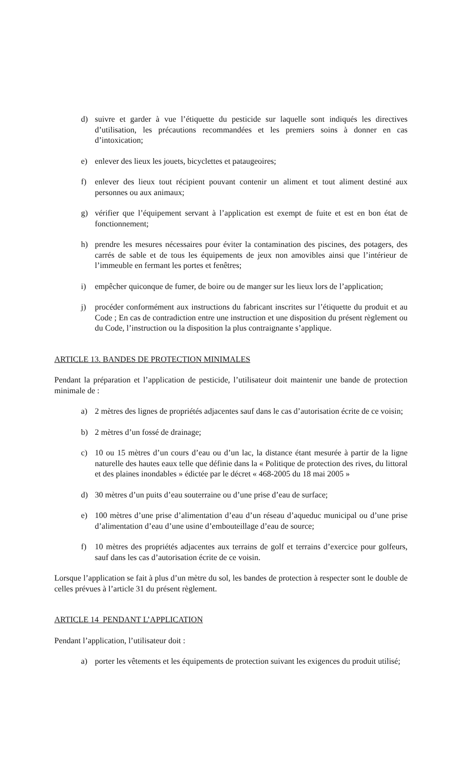d) suivre et garder à vue l’étiquette du pesticide sur laquelle sont indiqués les directives d’utilisation, les précautions recommandées et les premiers soins à donner en cas d’intoxication;
e) enlever des lieux les jouets, bicyclettes et pataugeoires;
f) enlever des lieux tout récipient pouvant contenir un aliment et tout aliment destiné aux personnes ou aux animaux;
g) vérifier que l’équipement servant à l’application est exempt de fuite et est en bon état de fonctionnement;
h) prendre les mesures nécessaires pour éviter la contamination des piscines, des potagers, des carrés de sable et de tous les équipements de jeux non amovibles ainsi que l’intérieur de l’immeuble en fermant les portes et fenêtres;
i) empêcher quiconque de fumer, de boire ou de manger sur les lieux lors de l’application;
j) procéder conformément aux instructions du fabricant inscrites sur l’étiquette du produit et au Code ; En cas de contradiction entre une instruction et une disposition du présent règlement ou du Code, l’instruction ou la disposition la plus contraignante s’applique.
ARTICLE 13. BANDES DE PROTECTION MINIMALES
Pendant la préparation et l’application de pesticide, l’utilisateur doit maintenir une bande de protection minimale de :
a) 2 mètres des lignes de propriétés adjacentes sauf dans le cas d’autorisation écrite de ce voisin;
b) 2 mètres d’un fossé de drainage;
c) 10 ou 15 mètres d’un cours d’eau ou d’un lac, la distance étant mesurée à partir de la ligne naturelle des hautes eaux telle que définie dans la « Politique de protection des rives, du littoral et des plaines inondables » édictée par le décret « 468-2005 du 18 mai 2005 »
d) 30 mètres d’un puits d’eau souterraine ou d’une prise d’eau de surface;
e) 100 mètres d’une prise d’alimentation d’eau d’un réseau d’aqueduc municipal ou d’une prise d’alimentation d’eau d’une usine d’embouteillage d’eau de source;
f) 10 mètres des propriétés adjacentes aux terrains de golf et terrains d’exercice pour golfeurs, sauf dans les cas d’autorisation écrite de ce voisin.
Lorsque l’application se fait à plus d’un mètre du sol, les bandes de protection à respecter sont le double de celles prévues à l’article 31 du présent règlement.
ARTICLE 14 PENDANT L’APPLICATION
Pendant l’application, l’utilisateur doit :
a) porter les vêtements et les équipements de protection suivant les exigences du produit utilisé;